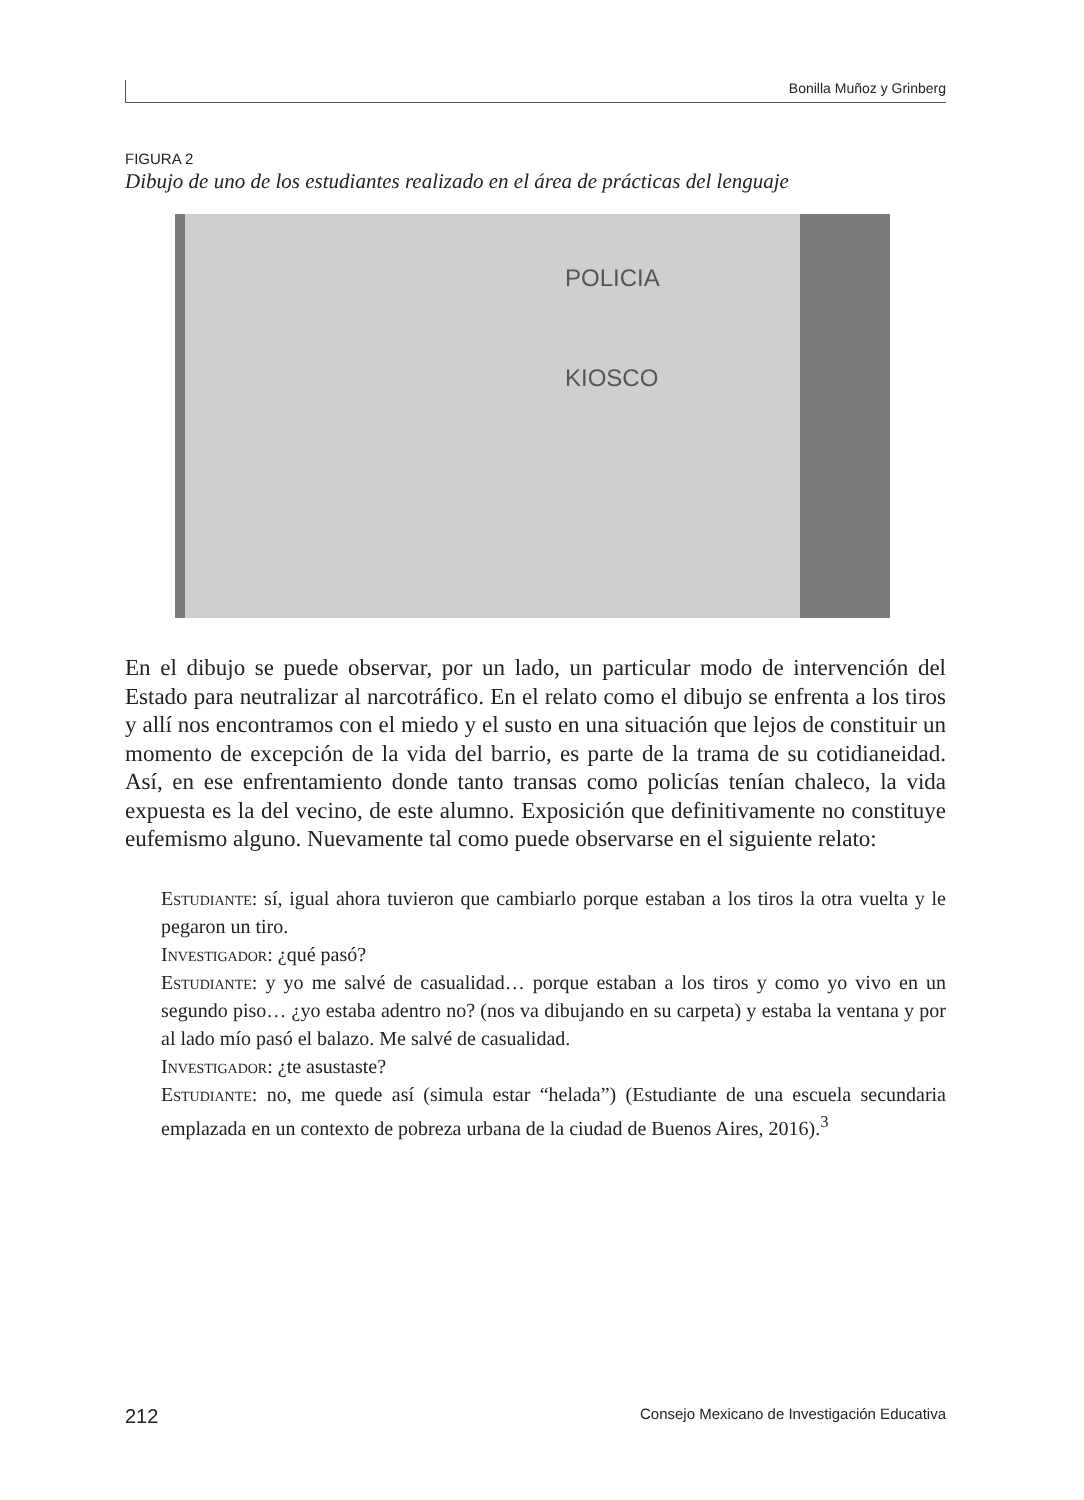Bonilla Muñoz y Grinberg
FIGURA 2
Dibujo de uno de los estudiantes realizado en el área de prácticas del lenguaje
POLICIA
KIOSCO
En el dibujo se puede observar, por un lado, un particular modo de intervención del Estado para neutralizar al narcotráfico. En el relato como el dibujo se enfrenta a los tiros y allí nos encontramos con el miedo y el susto en una situación que lejos de constituir un momento de excepción de la vida del barrio, es parte de la trama de su cotidianeidad. Así, en ese enfrentamiento donde tanto transas como policías tenían chaleco, la vida expuesta es la del vecino, de este alumno. Exposición que definitivamente no constituye eufemismo alguno. Nuevamente tal como puede observarse en el siguiente relato:
Estudiante: sí, igual ahora tuvieron que cambiarlo porque estaban a los tiros la otra vuelta y le pegaron un tiro.
Investigador: ¿qué pasó?
Estudiante: y yo me salvé de casualidad… porque estaban a los tiros y como yo vivo en un segundo piso… ¿yo estaba adentro no? (nos va dibujando en su carpeta) y estaba la ventana y por al lado mío pasó el balazo. Me salvé de casualidad.
Investigador: ¿te asustaste?
Estudiante: no, me quede así (simula estar “helada”) (Estudiante de una escuela secundaria emplazada en un contexto de pobreza urbana de la ciudad de Buenos Aires, 2016).<sup>3</sup>
212 Consejo Mexicano de Investigación Educativa